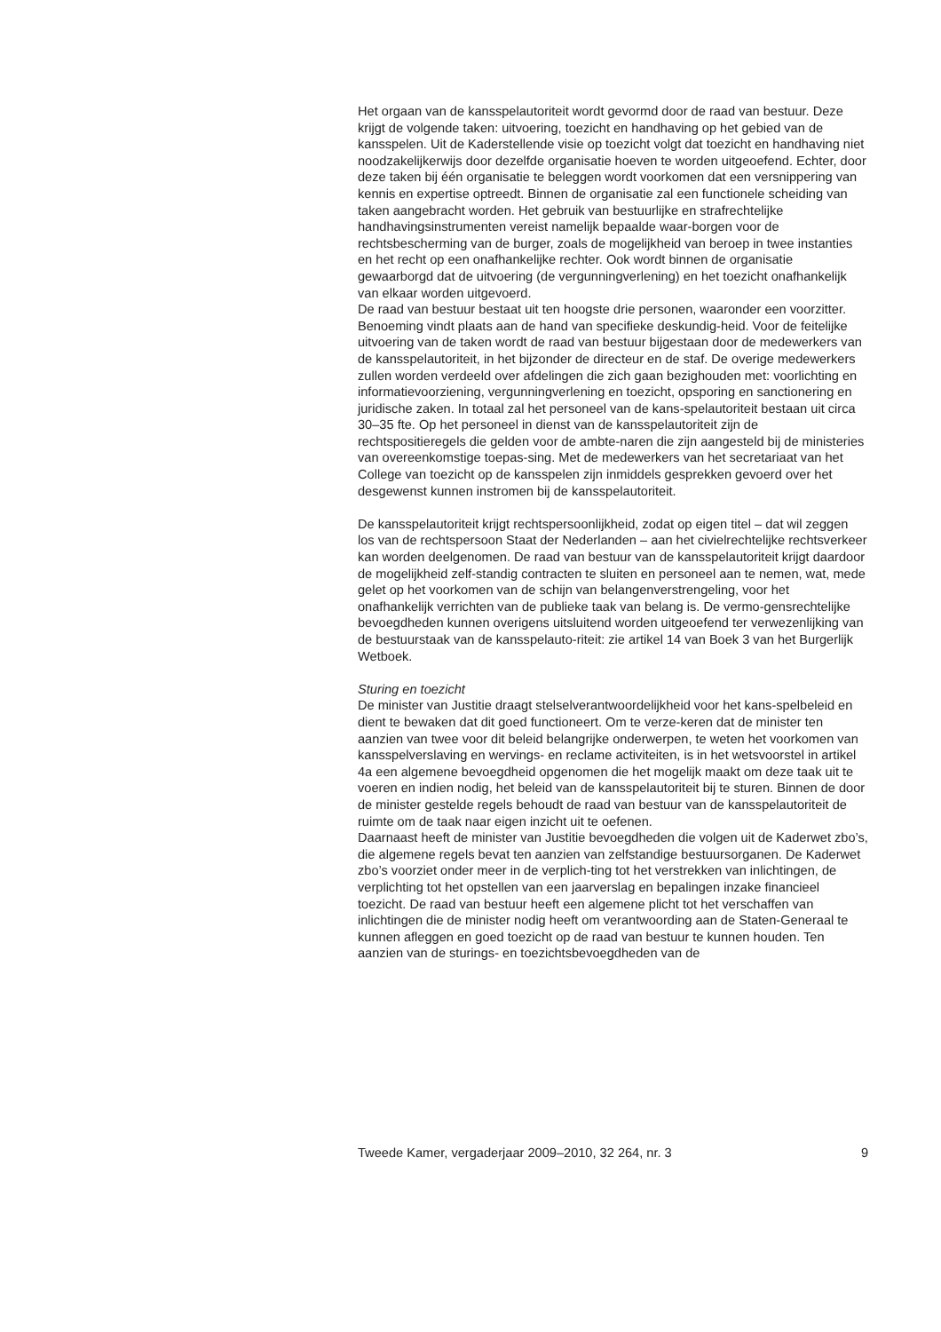Het orgaan van de kansspelautoriteit wordt gevormd door de raad van bestuur. Deze krijgt de volgende taken: uitvoering, toezicht en handhaving op het gebied van de kansspelen. Uit de Kaderstellende visie op toezicht volgt dat toezicht en handhaving niet noodzakelijkerwijs door dezelfde organisatie hoeven te worden uitgeoefend. Echter, door deze taken bij één organisatie te beleggen wordt voorkomen dat een versnippering van kennis en expertise optreedt. Binnen de organisatie zal een functionele scheiding van taken aangebracht worden. Het gebruik van bestuurlijke en strafrechtelijke handhavingsinstrumenten vereist namelijk bepaalde waar-borgen voor de rechtsbescherming van de burger, zoals de mogelijkheid van beroep in twee instanties en het recht op een onafhankelijke rechter. Ook wordt binnen de organisatie gewaarborgd dat de uitvoering (de vergunningverlening) en het toezicht onafhankelijk van elkaar worden uitgevoerd.
De raad van bestuur bestaat uit ten hoogste drie personen, waaronder een voorzitter. Benoeming vindt plaats aan de hand van specifieke deskundig-heid. Voor de feitelijke uitvoering van de taken wordt de raad van bestuur bijgestaan door de medewerkers van de kansspelautoriteit, in het bijzonder de directeur en de staf. De overige medewerkers zullen worden verdeeld over afdelingen die zich gaan bezighouden met: voorlichting en informatievoorziening, vergunningverlening en toezicht, opsporing en sanctionering en juridische zaken. In totaal zal het personeel van de kans-spelautoriteit bestaan uit circa 30–35 fte. Op het personeel in dienst van de kansspelautoriteit zijn de rechtspositieregels die gelden voor de ambte-naren die zijn aangesteld bij de ministeries van overeenkomstige toepas-sing. Met de medewerkers van het secretariaat van het College van toezicht op de kansspelen zijn inmiddels gesprekken gevoerd over het desgewenst kunnen instromen bij de kansspelautoriteit.
De kansspelautoriteit krijgt rechtspersoonlijkheid, zodat op eigen titel – dat wil zeggen los van de rechtspersoon Staat der Nederlanden – aan het civielrechtelijke rechtsverkeer kan worden deelgenomen. De raad van bestuur van de kansspelautoriteit krijgt daardoor de mogelijkheid zelf-standig contracten te sluiten en personeel aan te nemen, wat, mede gelet op het voorkomen van de schijn van belangenverstrengeling, voor het onafhankelijk verrichten van de publieke taak van belang is. De vermo-gensrechtelijke bevoegdheden kunnen overigens uitsluitend worden uitgeoefend ter verwezenlijking van de bestuurstaak van de kansspelauto-riteit: zie artikel 14 van Boek 3 van het Burgerlijk Wetboek.
Sturing en toezicht
De minister van Justitie draagt stelselverantwoordelijkheid voor het kans-spelbeleid en dient te bewaken dat dit goed functioneert. Om te verze-keren dat de minister ten aanzien van twee voor dit beleid belangrijke onderwerpen, te weten het voorkomen van kansspelverslaving en wervings- en reclame activiteiten, is in het wetsvoorstel in artikel 4a een algemene bevoegdheid opgenomen die het mogelijk maakt om deze taak uit te voeren en indien nodig, het beleid van de kansspelautoriteit bij te sturen. Binnen de door de minister gestelde regels behoudt de raad van bestuur van de kansspelautoriteit de ruimte om de taak naar eigen inzicht uit te oefenen.
Daarnaast heeft de minister van Justitie bevoegdheden die volgen uit de Kaderwet zbo’s, die algemene regels bevat ten aanzien van zelfstandige bestuursorganen. De Kaderwet zbo’s voorziet onder meer in de verplich-ting tot het verstrekken van inlichtingen, de verplichting tot het opstellen van een jaarverslag en bepalingen inzake financieel toezicht. De raad van bestuur heeft een algemene plicht tot het verschaffen van inlichtingen die de minister nodig heeft om verantwoording aan de Staten-Generaal te kunnen afleggen en goed toezicht op de raad van bestuur te kunnen houden. Ten aanzien van de sturings- en toezichtsbevoegdheden van de
Tweede Kamer, vergaderjaar 2009–2010, 32 264, nr. 3 9